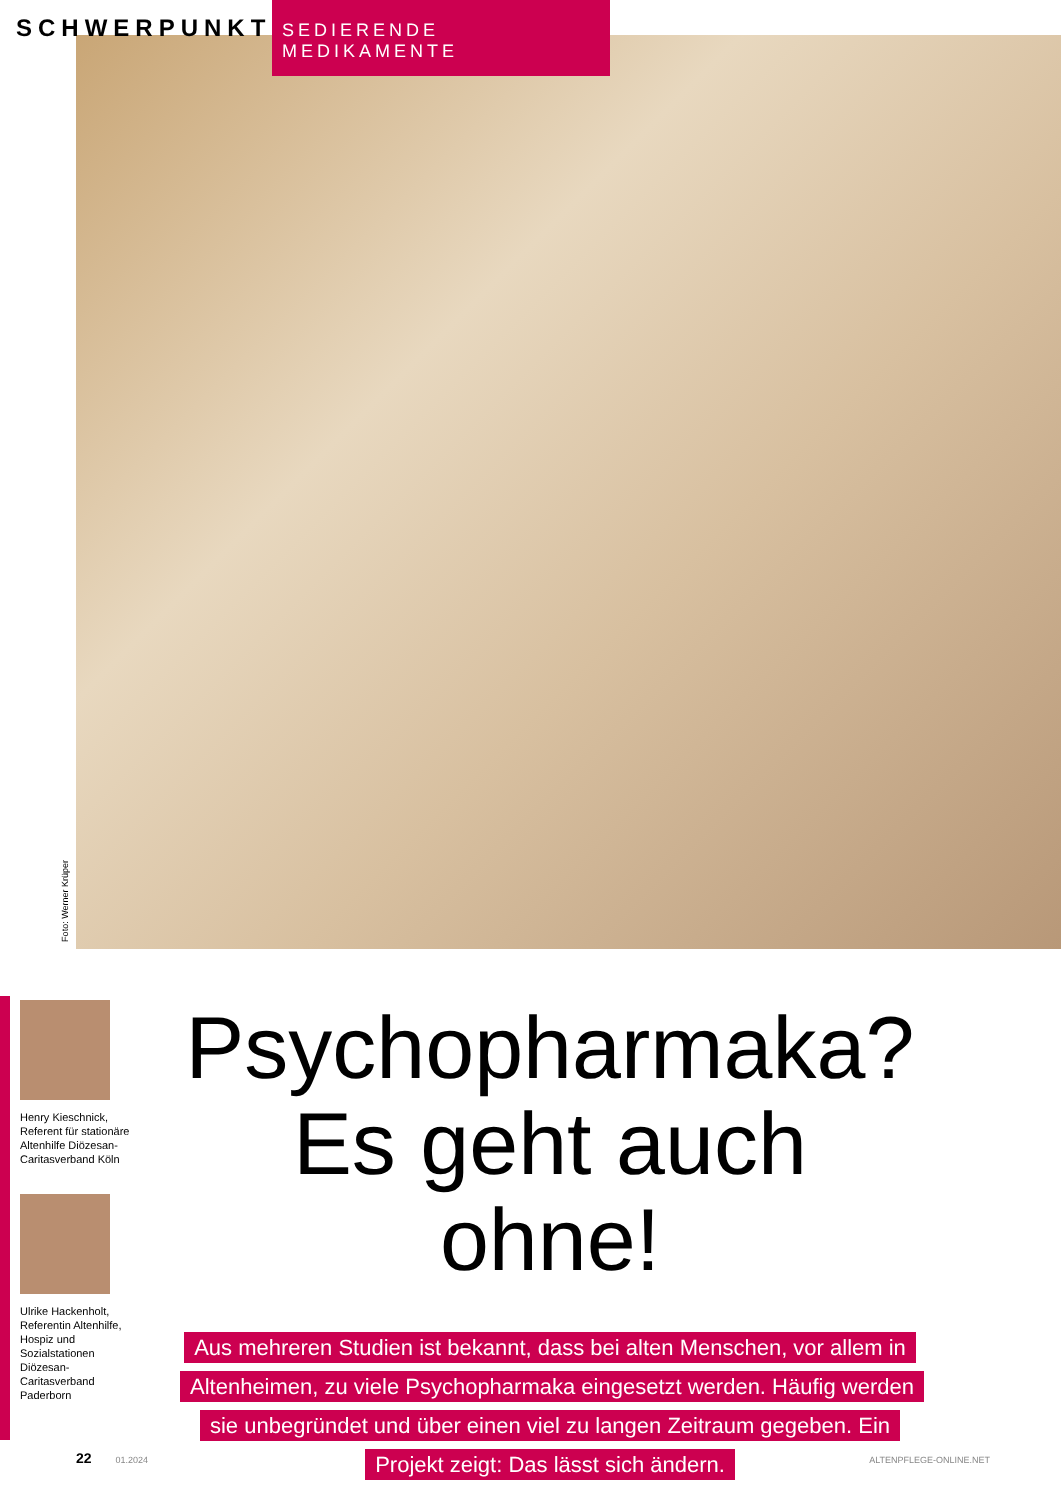SCHWERPUNKT
SEDIERENDE MEDIKAMENTE
Foto: Werner Krüper
Henry Kieschnick, Referent für stationäre Altenhilfe Diözesan-Caritasverband Köln
Ulrike Hackenholt, Referentin Altenhilfe, Hospiz und Sozialstationen Diözesan-Caritasverband Paderborn
Psychopharmaka?
Es geht auch ohne!
Aus mehreren Studien ist bekannt, dass bei alten Menschen, vor allem in Altenheimen, zu viele Psychopharmaka eingesetzt werden. Häufig werden sie unbegründet und über einen viel zu langen Zeitraum gegeben. Ein Projekt zeigt: Das lässt sich ändern.
22 01.2024 ALTENPFLEGE-ONLINE.NET